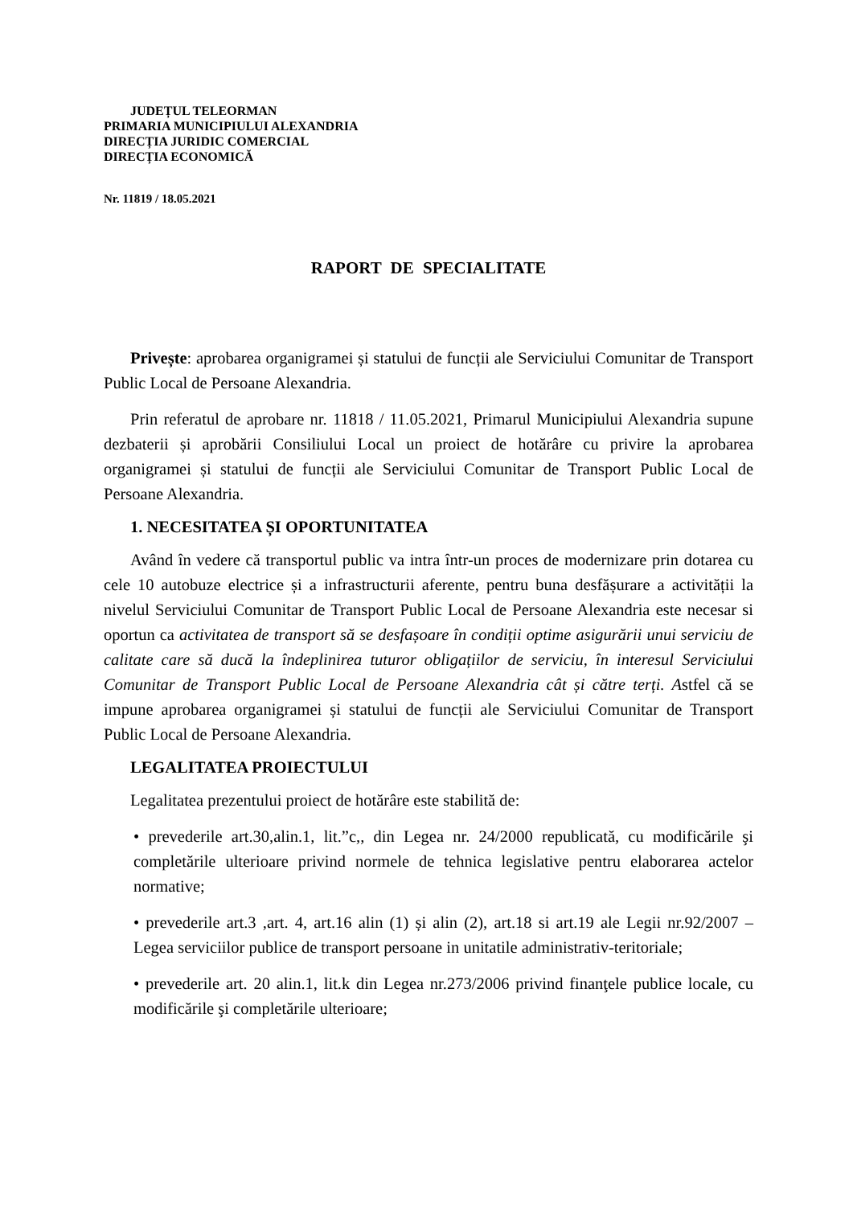JUDEȚUL TELEORMAN
PRIMARIA MUNICIPIULUI ALEXANDRIA
DIRECȚIA JURIDIC COMERCIAL
DIRECȚIA ECONOMICĂ
Nr. 11819 / 18.05.2021
RAPORT DE SPECIALITATE
Privește: aprobarea organigramei și statului de funcții ale Serviciului Comunitar de Transport Public Local de Persoane Alexandria.
Prin referatul de aprobare nr. 11818 / 11.05.2021, Primarul Municipiului Alexandria supune dezbaterii și aprobării Consiliului Local un proiect de hotărâre cu privire la aprobarea organigramei și statului de funcții ale Serviciului Comunitar de Transport Public Local de Persoane Alexandria.
1. NECESITATEA ȘI OPORTUNITATEA
Având în vedere că transportul public va intra într-un proces de modernizare prin dotarea cu cele 10 autobuze electrice și a infrastructurii aferente, pentru buna desfășurare a activității la nivelul Serviciului Comunitar de Transport Public Local de Persoane Alexandria este necesar si oportun ca activitatea de transport să se desfașoare în condiții optime asigurării unui serviciu de calitate care să ducă la îndeplinirea tuturor obligațiilor de serviciu, în interesul Serviciului Comunitar de Transport Public Local de Persoane Alexandria cât și către terți. Astfel că se impune aprobarea organigramei și statului de funcții ale Serviciului Comunitar de Transport Public Local de Persoane Alexandria.
LEGALITATEA PROIECTULUI
Legalitatea prezentului proiect de hotărâre este stabilită de:
• prevederile art.30,alin.1, lit.”c,, din Legea nr. 24/2000 republicată, cu modificările şi completările ulterioare privind normele de tehnica legislative pentru elaborarea actelor normative;
• prevederile art.3 ,art. 4, art.16 alin (1) și alin (2), art.18 si art.19 ale Legii nr.92/2007 – Legea serviciilor publice de transport persoane in unitatile administrativ-teritoriale;
• prevederile art. 20 alin.1, lit.k din Legea nr.273/2006 privind finanţele publice locale, cu modificările şi completările ulterioare;